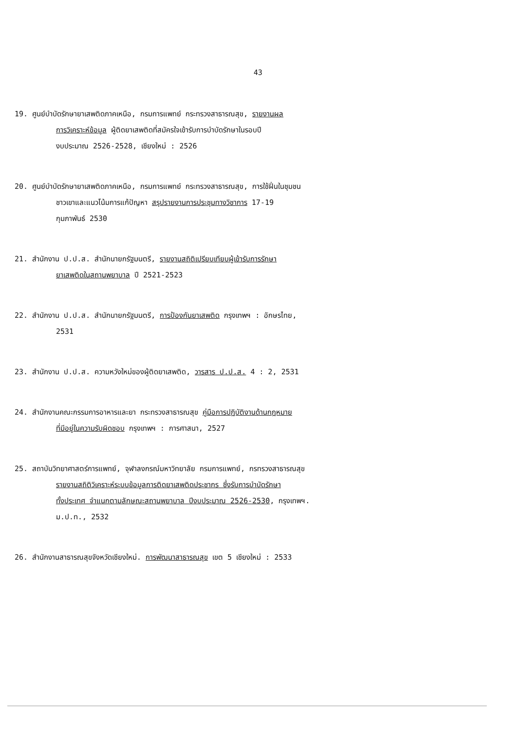43
19. ศูนย์บำบัดรักษายาเสพติดภาคเหนือ, กรมการแพทย์ กระทรวงสาธารณสุข, รายงานผล
การวิเคราะห์ข้อมูล ผู้ติดยาเสพติดที่สมัครใจเข้ารับการบำบัดรักษาในรอบปี
งบประมาณ 2526-2528, เชียงใหม่ : 2526
20. ศูนย์บำบัดรักษายาเสพติดภาคเหนือ, กรมการแพทย์ กระทรวงสาธารณสุข, การใช้ฝิ่นในชุมชน
ชาวเขาและแนวโน้มการแก้ปัญหา สรุปรายงานการประชุมทางวิชาการ 17-19
กุมภาพันธ์ 2530
21. สำนักงาน ป.ป.ส. สำนักนายกรัฐมนตรี, รายงานสถิติเปรียบเทียบผู้เข้ารับการรักษา
ยาเสพติดในสถานพยาบาล ปี 2521-2523
22. สำนักงาน ป.ป.ส. สำนักนายกรัฐมนตรี, การป้องกันยาเสพติด กรุงเทพฯ : อักษรไทย,
2531
23. สำนักงาน ป.ป.ส. ความหวังใหม่ของผู้ติดยาเสพติด, วารสาร ป.ป.ส. 4 : 2, 2531
24. สำนักงานคณะกรรมการอาหารและยา กระทรวงสาธารณสุข คู่มือการปฏิบัติงานด้านกฎหมาย
ที่มีอยู่ในความรับผิดชอบ กรุงเทพฯ : การศาสนา, 2527
25. สถาบันวิทยาศาสตร์การแพทย์, จุฬาลงกรณ์มหาวิทยาลัย กรมการแพทย์, กรทรวงสาธารณสุข
รายงานสถิติวิเคราะห์ระบบข้อมูลการติดยาเสพติดประชากร ซึ่งรับการบำบัดรักษา
ทั้งประเทศ จำแนกตามลักษณะสถานพยาบาล ปีงบประมาณ 2526-2530, กรุงเทพฯ.
ม.ป.ท., 2532
26. สำนักงานสาธารณสุขจังหวัดเชียงใหม่. การพัฒนาสาธารณสุข เขต 5 เชียงใหม่ : 2533